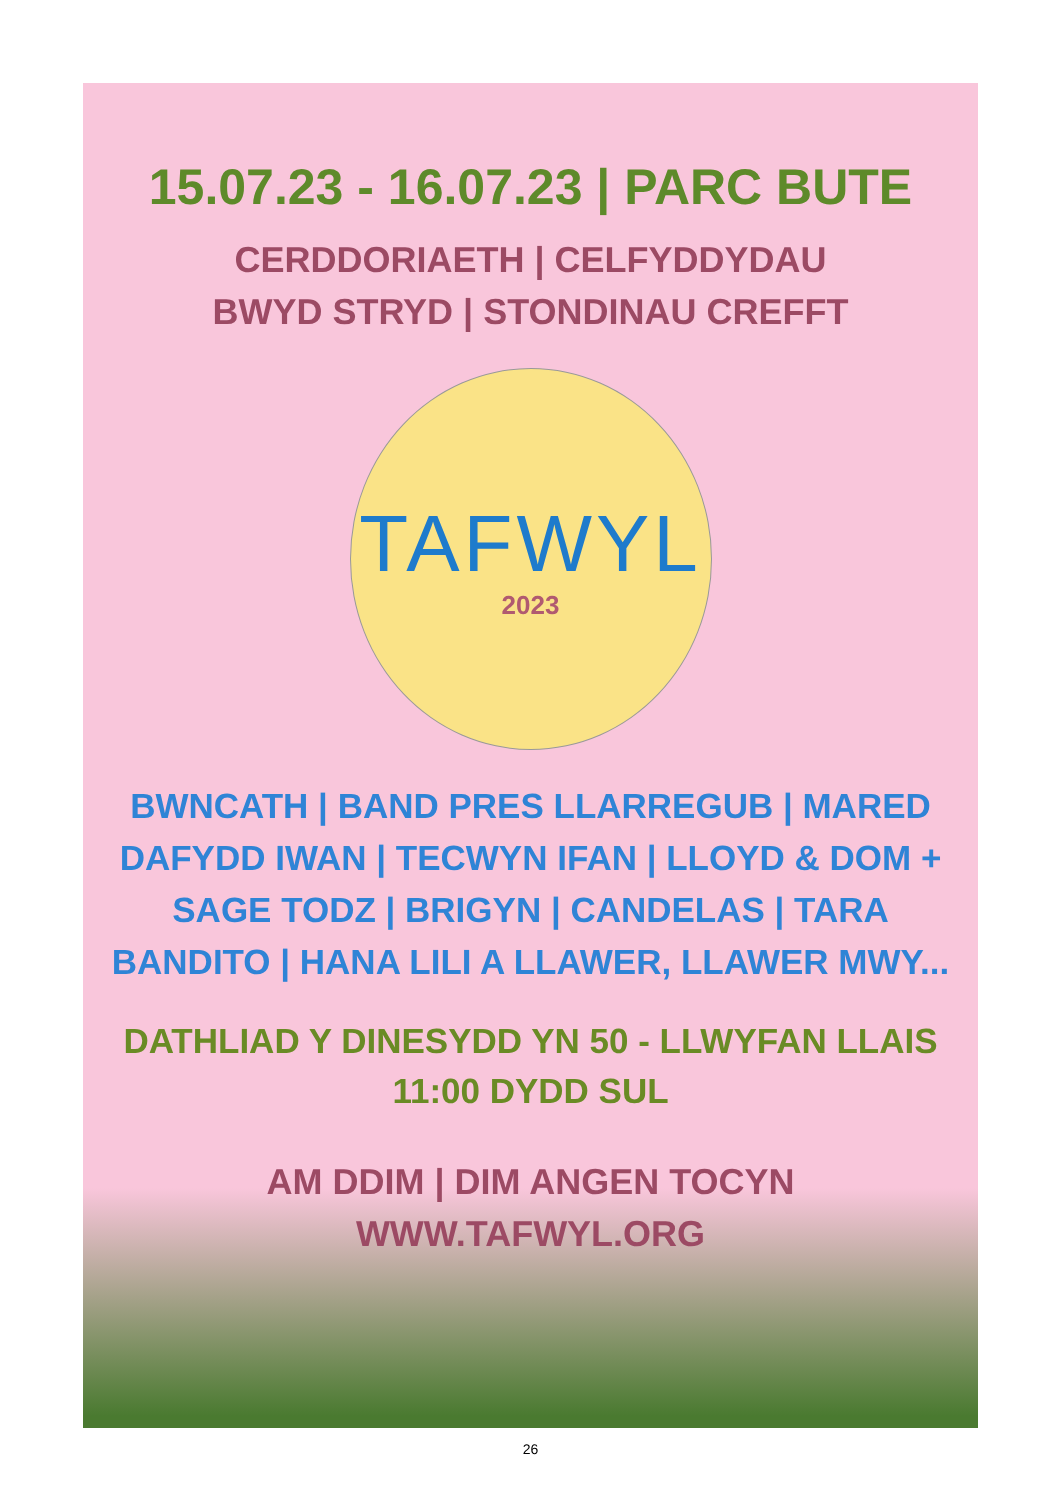15.07.23 - 16.07.23 | PARC BUTE
CERDDORIAETH | CELFYDDYDAU
BWYD STRYD | STONDINAU CREFFT
TAFWYL
2023
BWNCATH | BAND PRES LLARREGUB | MARED
DAFYDD IWAN | TECWYN IFAN | LLOYD & DOM +
SAGE TODZ | BRIGYN | CANDELAS | TARA
BANDITO | HANA LILI A LLAWER, LLAWER MWY...
DATHLIAD Y DINESYDD YN 50 - LLWYFAN LLAIS
11:00 DYDD SUL
AM DDIM | DIM ANGEN TOCYN
WWW.TAFWYL.ORG
26